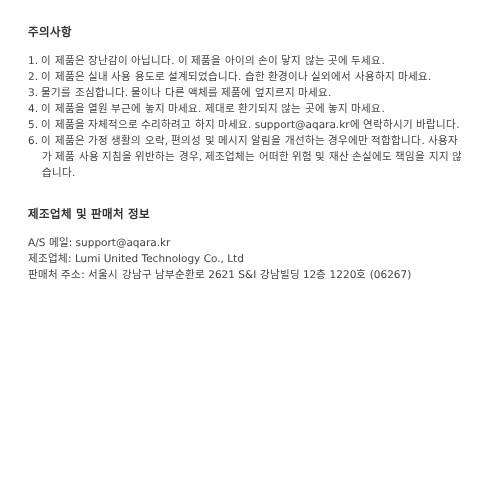주의사항
1. 이 제품은 장난감이 아닙니다. 이 제품을 아이의 손이 닿지 않는 곳에 두세요.
2. 이 제품은 실내 사용 용도로 설계되었습니다. 습한 환경이나 실외에서 사용하지 마세요.
3. 물기를 조심합니다. 물이나 다른 액체를 제품에 엎지르지 마세요.
4. 이 제품을 열원 부근에 놓지 마세요. 제대로 환기되지 않는 곳에 놓지 마세요.
5. 이 제품을 자체적으로 수리하려고 하지 마세요. support@aqara.kr에 연락하시기 바랍니다.
6. 이 제품은 가정 생활의 오락, 편의성 및 메시지 알림을 개선하는 경우에만 적합합니다. 사용자가 제품 사용 지침을 위반하는 경우, 제조업체는 어떠한 위험 및 재산 손실에도 책임을 지지 않습니다.
제조업체 및 판매처 정보
A/S 메일: support@aqara.kr
제조업체: Lumi United Technology Co., Ltd
판매처 주소: 서울시 강남구 남부순환로 2621 S&I 강남빌딩 12층 1220호 (06267)